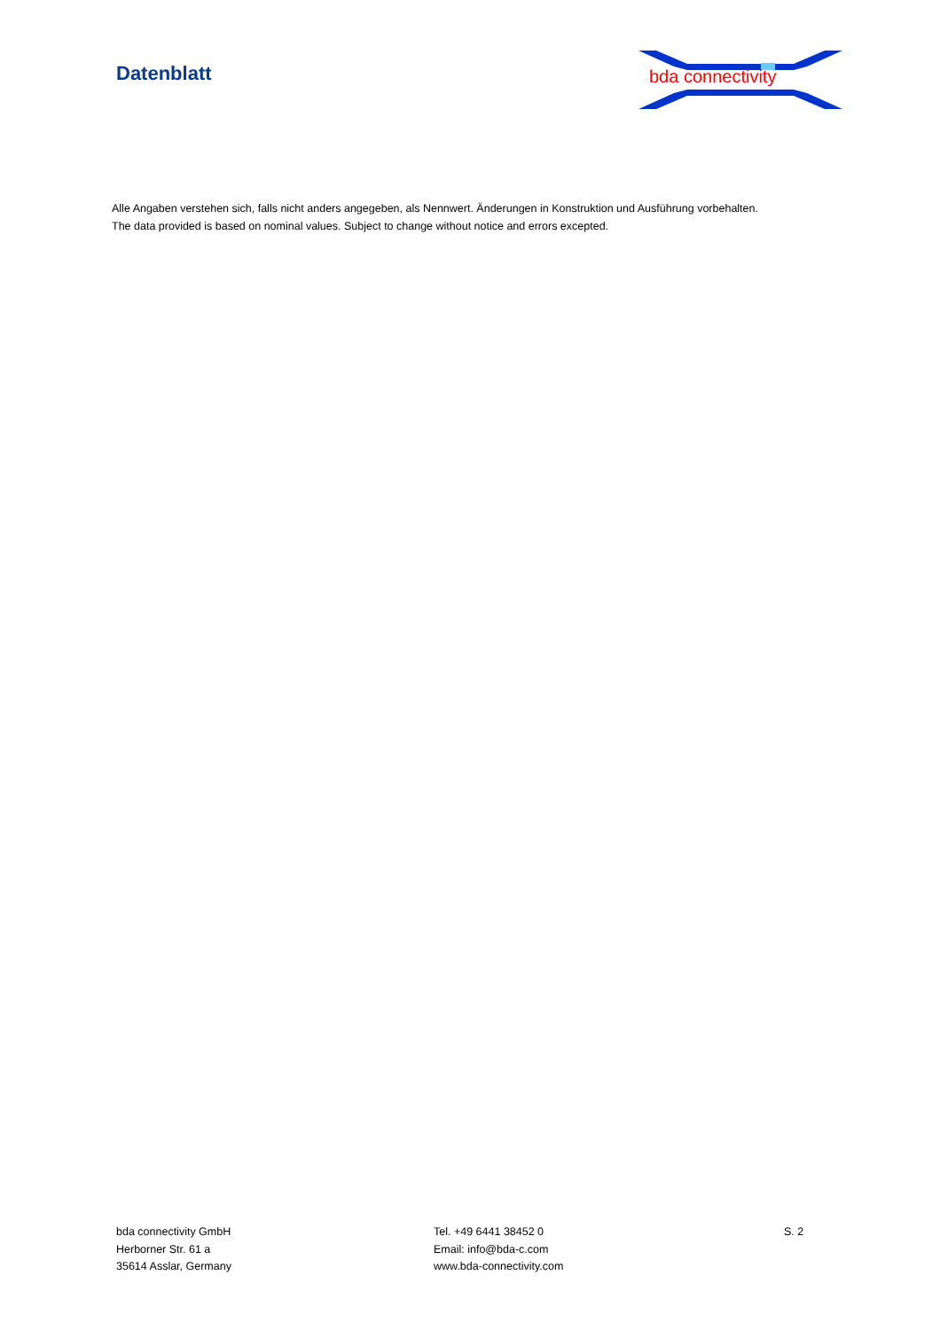Datenblatt
bda connectivity
Alle Angaben verstehen sich, falls nicht anders angegeben, als Nennwert. Änderungen in Konstruktion und Ausführung vorbehalten.
The data provided is based on nominal values. Subject to change without notice and errors excepted.
bda connectivity GmbH
Herborner Str. 61 a
35614 Asslar, Germany
Tel. +49 6441 38452 0
Email: info@bda-c.com
www.bda-connectivity.com
S. 2